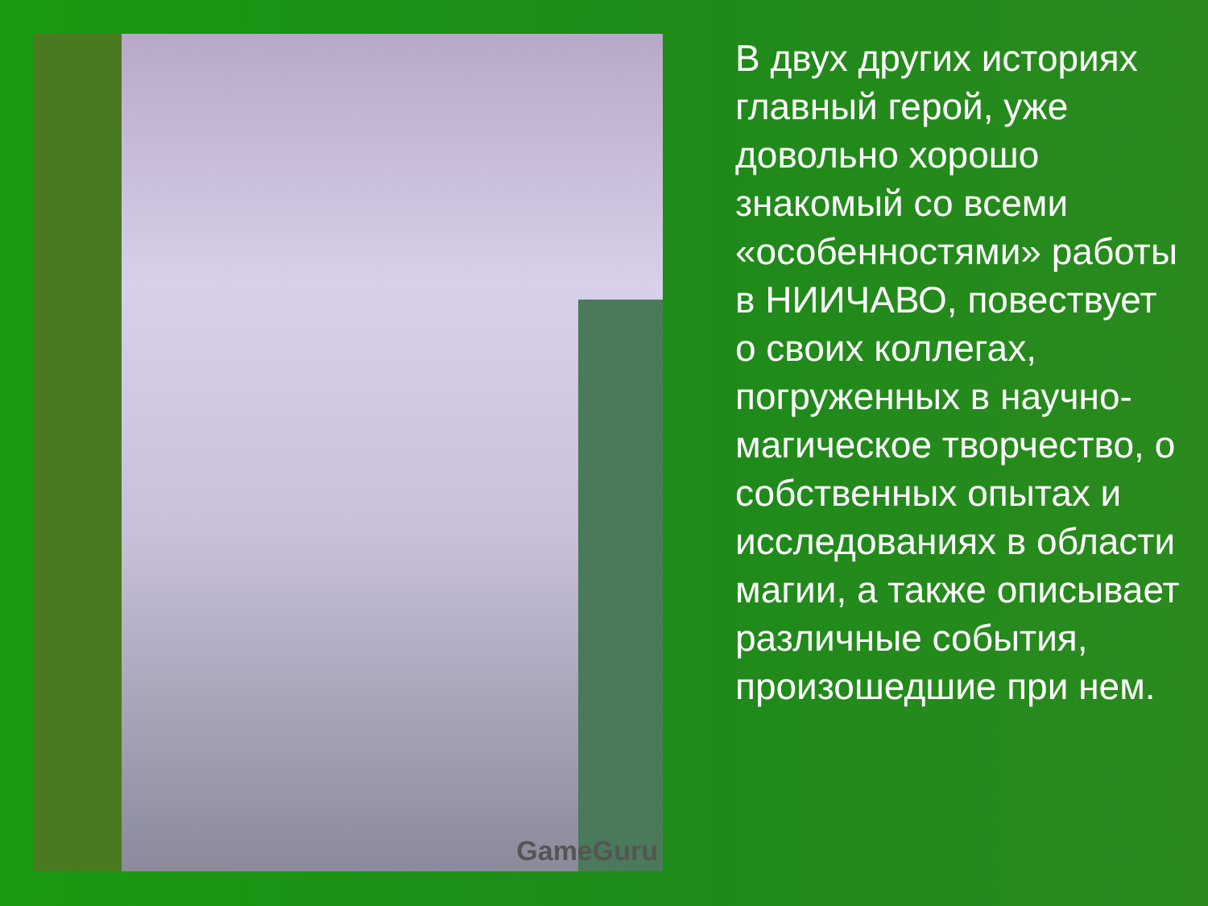GameGuru
В двух других историях главный герой, уже довольно хорошо знакомый со всеми «особенностями» работы в НИИЧАВО, повествует о своих коллегах, погруженных в научно-магическое творчество, о собственных опытах и исследованиях в области магии, а также описывает различные события, произошедшие при нем.